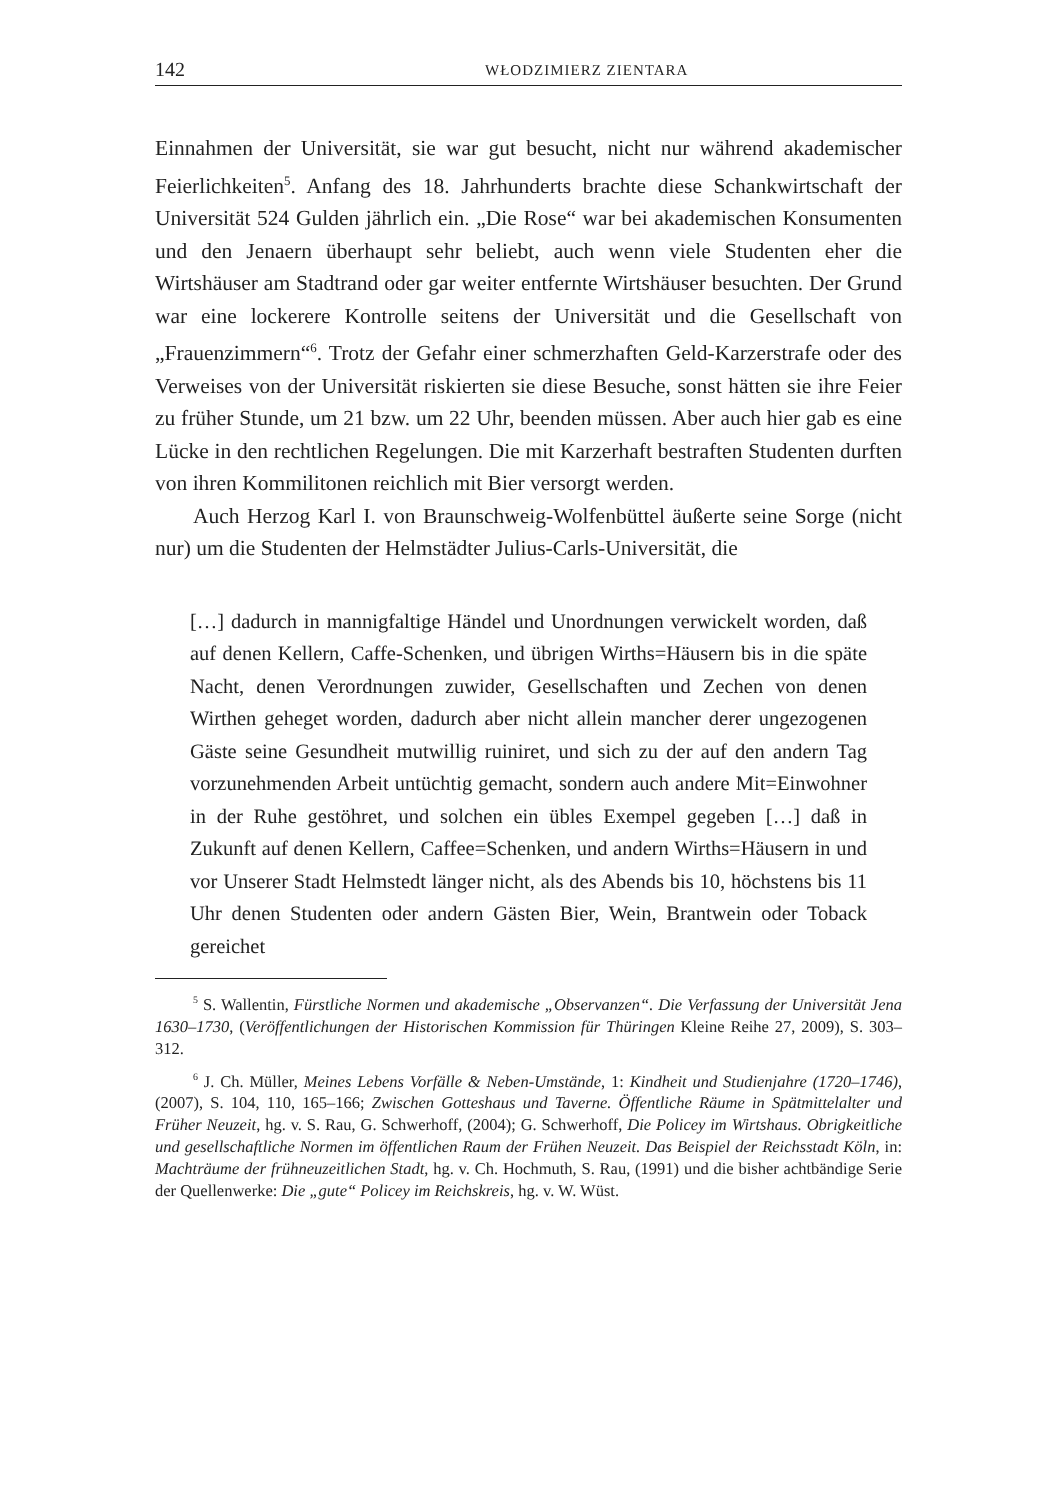142 WŁODZIMIERZ ZIENTARA
Einnahmen der Universität, sie war gut besucht, nicht nur während akademischer Feierlichkeiten<sup>5</sup>. Anfang des 18. Jahrhunderts brachte diese Schankwirtschaft der Universität 524 Gulden jährlich ein. „Die Rose“ war bei akademischen Konsumenten und den Jenaern überhaupt sehr beliebt, auch wenn viele Studenten eher die Wirtshäuser am Stadtrand oder gar weiter entfernte Wirtshäuser besuchten. Der Grund war eine lockerere Kontrolle seitens der Universität und die Gesellschaft von „Frauenzimmern“<sup>6</sup>. Trotz der Gefahr einer schmerzhaften Geld-Karzerstrafe oder des Verweises von der Universität riskierten sie diese Besuche, sonst hätten sie ihre Feier zu früher Stunde, um 21 bzw. um 22 Uhr, beenden müssen. Aber auch hier gab es eine Lücke in den rechtlichen Regelungen. Die mit Karzerhaft bestraften Studenten durften von ihren Kommilitonen reichlich mit Bier versorgt werden.
Auch Herzog Karl I. von Braunschweig-Wolfenbüttel äußerte seine Sorge (nicht nur) um die Studenten der Helmstädter Julius-Carls-Universität, die
[…] dadurch in mannigfaltige Händel und Unordnungen verwickelt worden, daß auf denen Kellern, Caffe-Schenken, und übrigen Wirths=Häusern bis in die späte Nacht, denen Verordnungen zuwider, Gesellschaften und Zechen von denen Wirthen geheget worden, dadurch aber nicht allein mancher derer ungezogenen Gäste seine Gesundheit mutwillig ruiniret, und sich zu der auf den andern Tag vorzunehmenden Arbeit untüchtig gemacht, sondern auch andere Mit=Einwohner in der Ruhe gestöhret, und solchen ein übles Exempel gegeben […] daß in Zukunft auf denen Kellern, Caffee=Schenken, und andern Wirths=Häusern in und vor Unserer Stadt Helmstedt länger nicht, als des Abends bis 10, höchstens bis 11 Uhr denen Studenten oder andern Gästen Bier, Wein, Brantwein oder Toback gereichet
<sup>5</sup> S. Wallentin, Fürstliche Normen und akademische „Observanzen“. Die Verfassung der Universität Jena 1630–1730, (Veröffentlichungen der Historischen Kommission für Thüringen Kleine Reihe 27, 2009), S. 303–312.
<sup>6</sup> J. Ch. Müller, Meines Lebens Vorfälle & Neben-Umstände, 1: Kindheit und Studienjahre (1720–1746), (2007), S. 104, 110, 165–166; Zwischen Gotteshaus und Taverne. Öffentliche Räume in Spätmittelalter und Früher Neuzeit, hg. v. S. Rau, G. Schwerhoff, (2004); G. Schwerhoff, Die Policey im Wirtshaus. Obrigkeitliche und gesellschaftliche Normen im öffentlichen Raum der Frühen Neuzeit. Das Beispiel der Reichsstadt Köln, in: Machträume der frühneuzeitlichen Stadt, hg. v. Ch. Hochmuth, S. Rau, (1991) und die bisher achtbändige Serie der Quellenwerke: Die „gute“ Policey im Reichskreis, hg. v. W. Wüst.